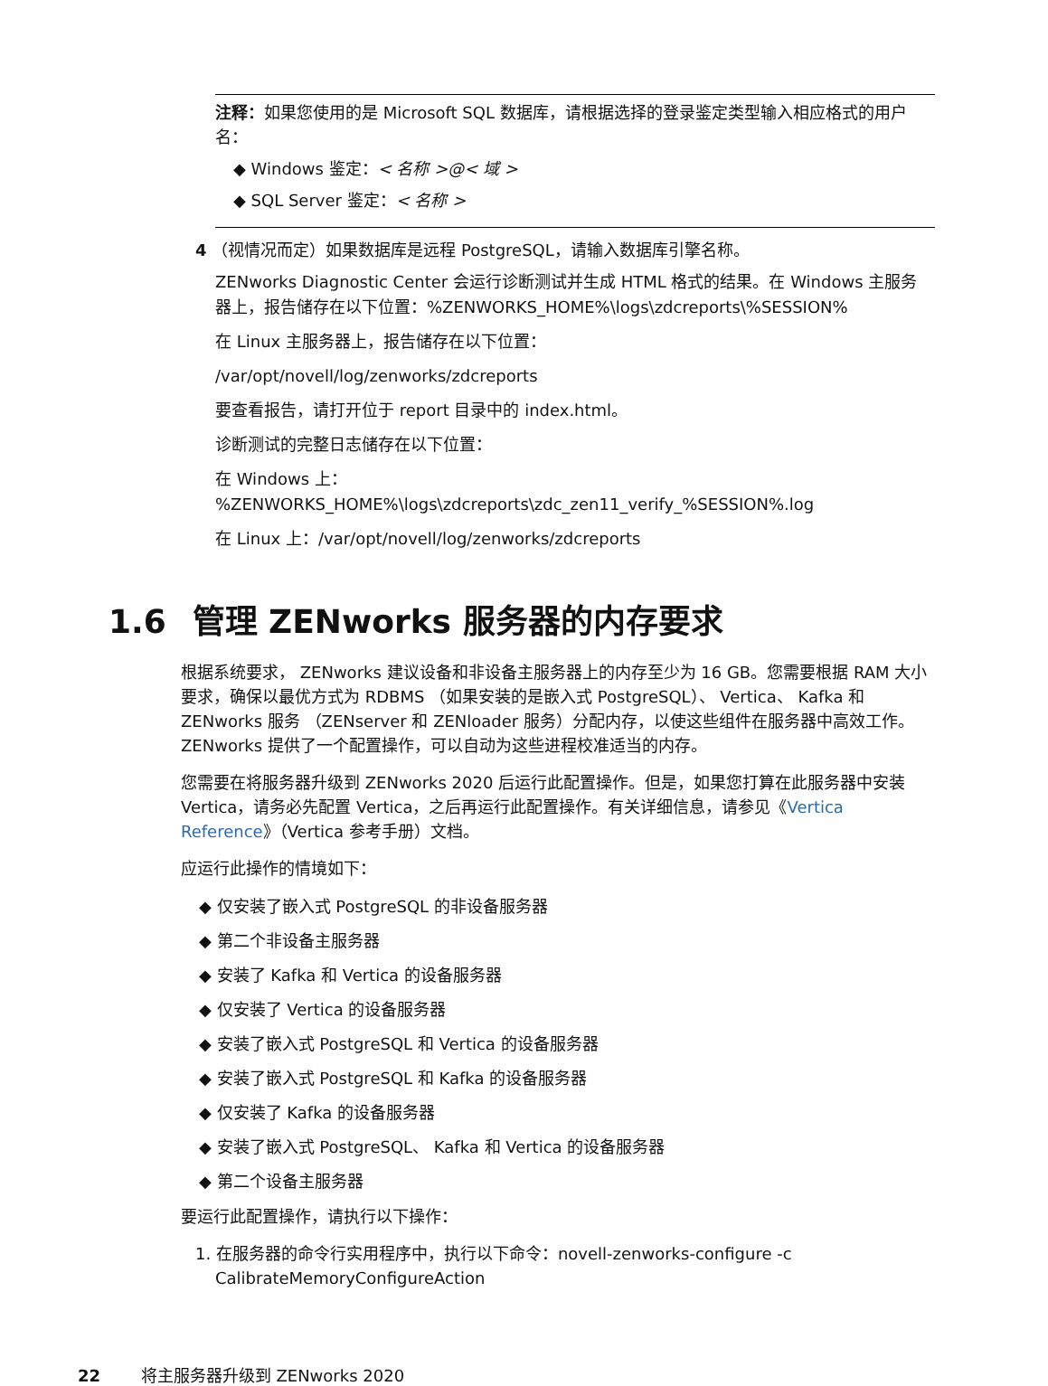注释：如果您使用的是 Microsoft SQL 数据库，请根据选择的登录鉴定类型输入相应格式的用户名：
◆ Windows 鉴定：< 名称 >@< 域 >
◆ SQL Server 鉴定：< 名称 >
4 （视情况而定）如果数据库是远程 PostgreSQL，请输入数据库引擎名称。
ZENworks Diagnostic Center 会运行诊断测试并生成 HTML 格式的结果。在 Windows 主服务器上，报告储存在以下位置：%ZENWORKS_HOME%\logs\zdcreports\%SESSION%
在 Linux 主服务器上，报告储存在以下位置：
/var/opt/novell/log/zenworks/zdcreports
要查看报告，请打开位于 report 目录中的 index.html。
诊断测试的完整日志储存在以下位置：
在 Windows 上：%ZENWORKS_HOME%\logs\zdcreports\zdc_zen11_verify_%SESSION%.log
在 Linux 上：/var/opt/novell/log/zenworks/zdcreports
1.6 管理 ZENworks 服务器的内存要求
根据系统要求， ZENworks 建议设备和非设备主服务器上的内存至少为 16 GB。您需要根据 RAM 大小要求，确保以最优方式为 RDBMS （如果安装的是嵌入式 PostgreSQL）、 Vertica、 Kafka 和 ZENworks 服务 （ZENserver 和 ZENloader 服务）分配内存，以使这些组件在服务器中高效工作。 ZENworks 提供了一个配置操作，可以自动为这些进程校准适当的内存。
您需要在将服务器升级到 ZENworks 2020 后运行此配置操作。但是，如果您打算在此服务器中安装 Vertica，请务必先配置 Vertica，之后再运行此配置操作。有关详细信息，请参见《Vertica Reference》（Vertica 参考手册）文档。
应运行此操作的情境如下：
◆ 仅安装了嵌入式 PostgreSQL 的非设备服务器
◆ 第二个非设备主服务器
◆ 安装了 Kafka 和 Vertica 的设备服务器
◆ 仅安装了 Vertica 的设备服务器
◆ 安装了嵌入式 PostgreSQL 和 Vertica 的设备服务器
◆ 安装了嵌入式 PostgreSQL 和 Kafka 的设备服务器
◆ 仅安装了 Kafka 的设备服务器
◆ 安装了嵌入式 PostgreSQL、 Kafka 和 Vertica 的设备服务器
◆ 第二个设备主服务器
要运行此配置操作，请执行以下操作：
1. 在服务器的命令行实用程序中，执行以下命令：novell-zenworks-configure -c CalibrateMemoryConfigureAction
22 将主服务器升级到 ZENworks 2020